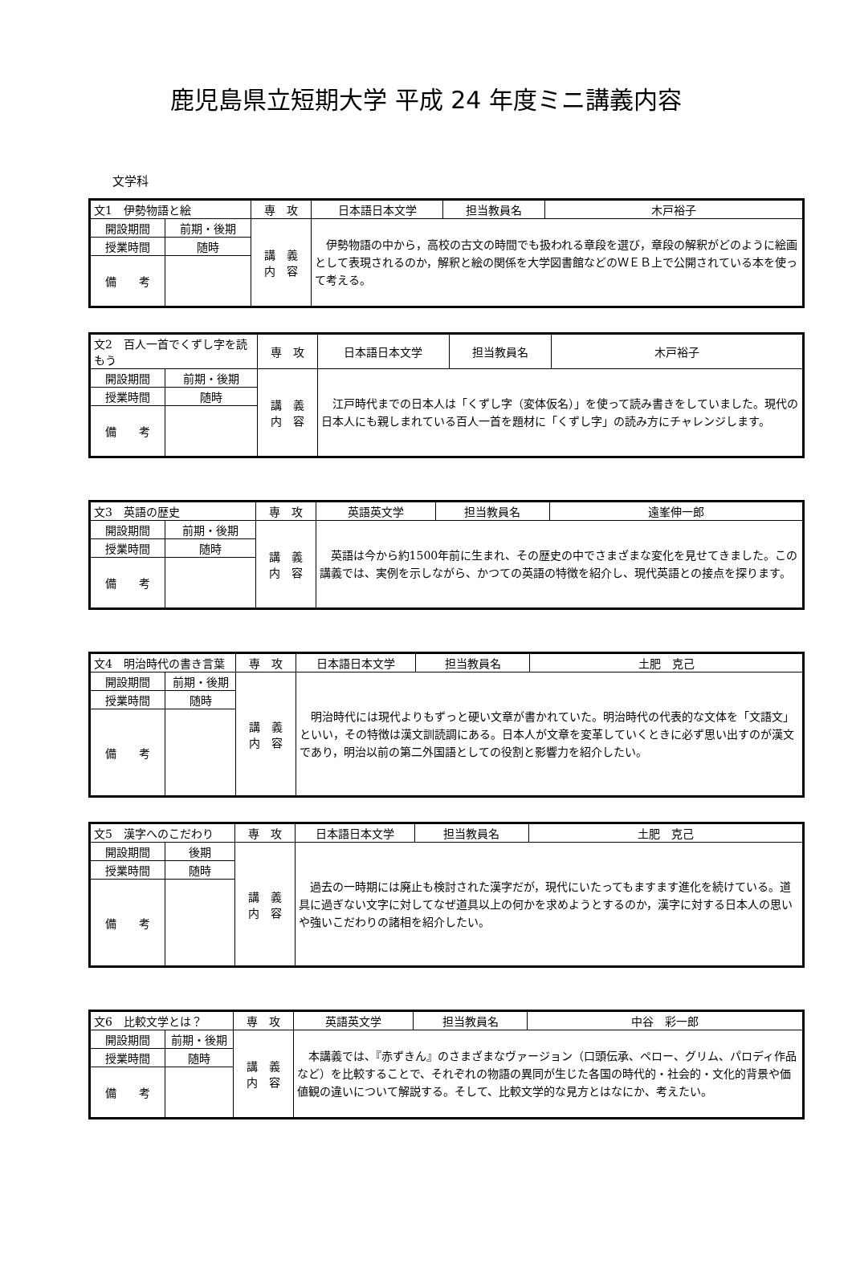鹿児島県立短期大学 平成 24 年度ミニ講義内容
文学科
| 文1 伊勢物語と絵 | | 専 攻 | 日本語日本文学 | 担当教員名 | 木戸裕子 |
| 開設期間 | 前期・後期 | 講 義 内 容 | 伊勢物語の中から，高校の古文の時間でも扱われる章段を選び，章段の解釈がどのように絵画として表現されるのか，解釈と絵の関係を大学図書館などのＷＥＢ上で公開されている本を使って考える。 | | |
| 授業時間 | 随時 | | | | |
| 備 考 | | | | | |
| 文2 百人一首でくずし字を読もう | | 専 攻 | 日本語日本文学 | 担当教員名 | 木戸裕子 |
| 開設期間 | 前期・後期 | 講 義 内 容 | 江戸時代までの日本人は「くずし字（変体仮名）」を使って読み書きをしていました。現代の日本人にも親しまれている百人一首を題材に「くずし字」の読み方にチャレンジします。 | | |
| 授業時間 | 随時 | | | | |
| 備 考 | | | | | |
| 文3 英語の歴史 | | 専 攻 | 英語英文学 | 担当教員名 | 遠峯伸一郎 |
| 開設期間 | 前期・後期 | 講 義 内 容 | 英語は今から約1500年前に生まれ、その歴史の中でさまざまな変化を見せてきました。この講義では、実例を示しながら、かつての英語の特徴を紹介し、現代英語との接点を探ります。 | | |
| 授業時間 | 随時 | | | | |
| 備 考 | | | | | |
| 文4 明治時代の書き言葉 | | 専 攻 | 日本語日本文学 | 担当教員名 | 土肥 克己 |
| 開設期間 | 前期・後期 | 講 義 内 容 | 明治時代には現代よりもずっと硬い文章が書かれていた。明治時代の代表的な文体を「文語文」といい，その特徴は漢文訓読調にある。日本人が文章を変革していくときに必ず思い出すのが漢文であり，明治以前の第二外国語としての役割と影響力を紹介したい。 | | |
| 授業時間 | 随時 | | | | |
| 備 考 | | | | | |
| 文5 漢字へのこだわり | | 専 攻 | 日本語日本文学 | 担当教員名 | 土肥 克己 |
| 開設期間 | 後期 | 講 義 内 容 | 過去の一時期には廃止も検討された漢字だが，現代にいたってもますます進化を続けている。道具に過ぎない文字に対してなぜ道具以上の何かを求めようとするのか，漢字に対する日本人の思いや強いこだわりの諸相を紹介したい。 | | |
| 授業時間 | 随時 | | | | |
| 備 考 | | | | | |
| 文6 比較文学とは？ | | 専 攻 | 英語英文学 | 担当教員名 | 中谷 彩一郎 |
| 開設期間 | 前期・後期 | 講 義 内 容 | 本講義では、『赤ずきん』のさまざまなヴァージョン（口頭伝承、ペロー、グリム、パロディ作品など）を比較することで、それぞれの物語の異同が生じた各国の時代的・社会的・文化的背景や価値観の違いについて解説する。そして、比較文学的な見方とはなにか、考えたい。 | | |
| 授業時間 | 随時 | | | | |
| 備 考 | | | | | |